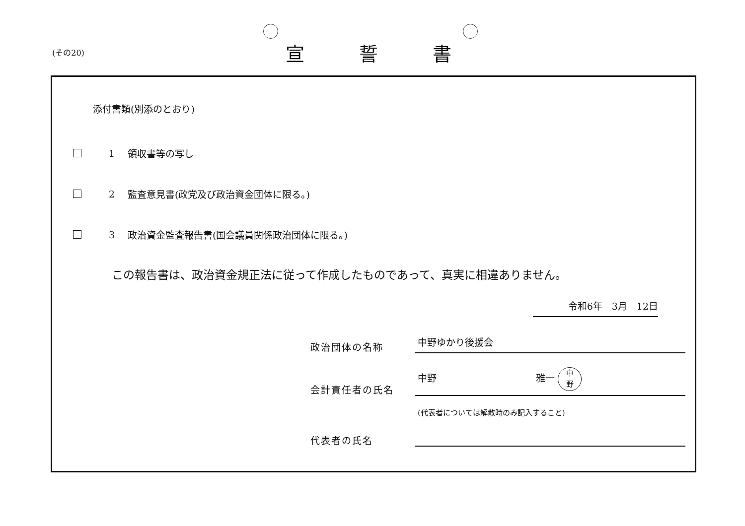(その20)
宣誓書
添付書類(別添のとおり)
1 領収書等の写し
2 監査意見書(政党及び政治資金団体に限る。)
3 政治資金監査報告書(国会議員関係政治団体に限る。)
この報告書は、政治資金規正法に従って作成したものであって、真実に相違ありません。
令和6年　3月　12日
政治団体の名称 中野ゆかり後援会
会計責任者の氏名 中野 雅一 中
野
代表者の氏名 (代表者については解散時のみ記入すること)